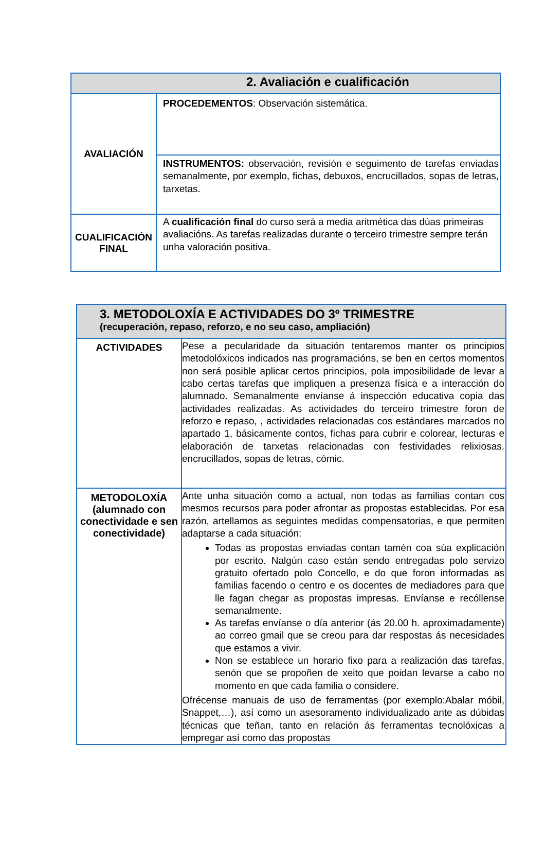| 2. Avaliación e cualificación | |
| --- | --- |
| AVALIACIÓN | PROCEDEMENTOS : Observación sistemática. |
| | INSTRUMENTOS: observación, revisión e seguimento de tarefas enviadas semanalmente, por exemplo, fichas, debuxos, encrucillados, sopas de letras, tarxetas. |
| CUALIFICACIÓN FINAL | A cualificación final do curso será a media aritmética das dúas primeiras avaliacións. As tarefas realizadas durante o terceiro trimestre sempre terán unha valoración positiva. |
| 3. METODOLOXÍA E ACTIVIDADES DO 3º TRIMESTRE (recuperación, repaso, reforzo, e no seu caso, ampliación) | |
| --- | --- |
| ACTIVIDADES | Pese a pecularidade da situación tentaremos manter os principios metodolóxicos indicados nas programacións, se ben en certos momentos non será posible aplicar certos principios, pola imposibilidade de levar a cabo certas tarefas que impliquen a presenza física e a interacción do alumnado. Semanalmente envíanse á inspección educativa copia das actividades realizadas. As actividades do terceiro trimestre foron de reforzo e repaso, , actividades relacionadas cos estándares marcados no apartado 1, básicamente contos, fichas para cubrir e colorear, lecturas e elaboración de tarxetas relacionadas con festividades relixiosas. encrucillados, sopas de letras, cómic. |
| METODOLOXÍA (alumnado con conectividade e sen conectividade) | Ante unha situación como a actual, non todas as familias contan cos mesmos recursos para poder afrontar as propostas establecidas. Por esa razón, artellamos as seguintes medidas compensatorias, e que permiten adaptarse a cada situación: Todas as propostas enviadas contan tamén coa súa explicación por escrito. Nalgún caso están sendo entregadas polo servizo gratuito ofertado polo Concello, e do que foron informadas as familias facendo o centro e os docentes de mediadores para que lle fagan chegar as propostas impresas. Envíanse e recóllense semanalmente. As tarefas envíanse o día anterior (ás 20.00 h. aproximadamente) ao correo gmail que se creou para dar respostas ás necesidades que estamos a vivir. Non se establece un horario fixo para a realización das tarefas, senón que se propoñen de xeito que poidan levarse a cabo no momento en que cada familia o considere. Ofrécense manuais de uso de ferramentas (por exemplo:Abalar móbil, Snappet,…), así como un asesoramento individualizado ante as dúbidas técnicas que teñan, tanto en relación ás ferramentas tecnolóxicas a empregar así como das propostas |